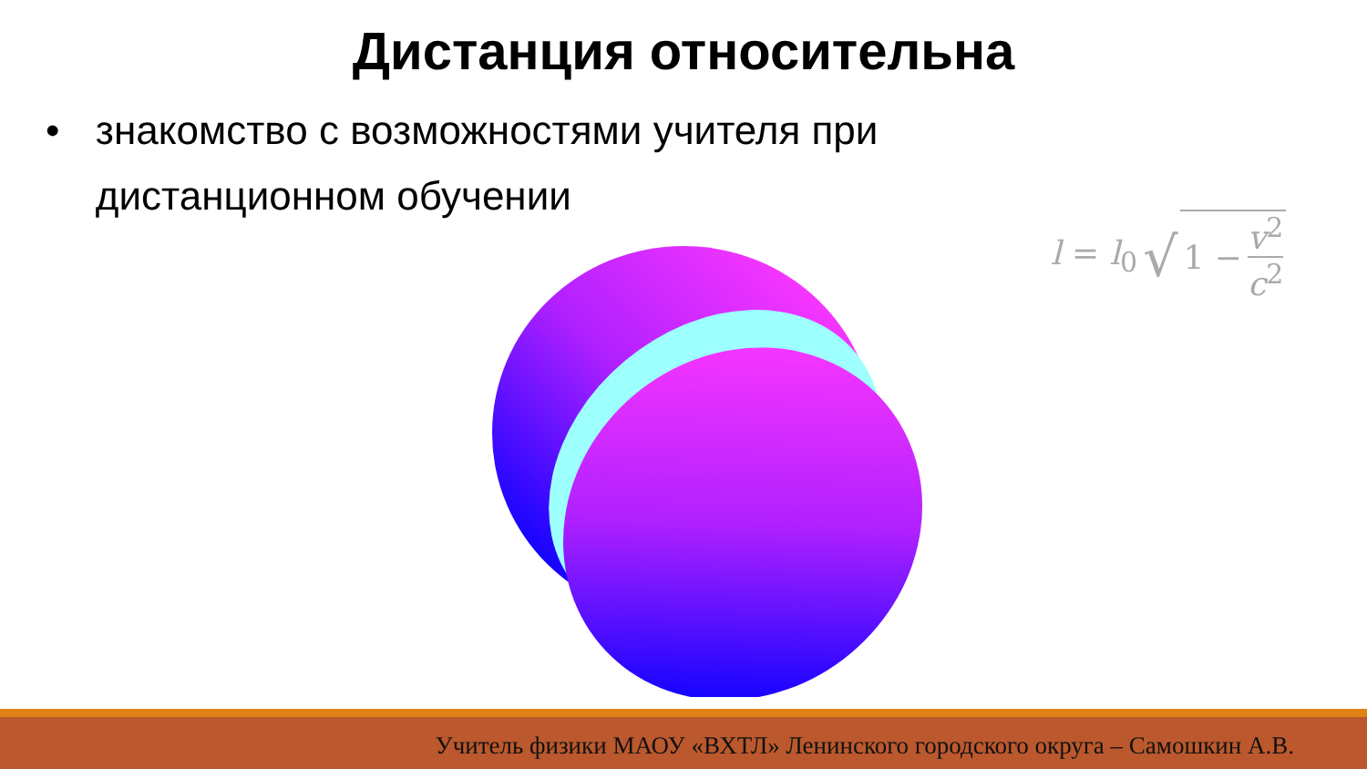Дистанция относительна
• знакомство с возможностями учителя при дистанционном обучении
| l = l<sub>0</sub> | √ | 1 − | v<sup>2</sup> c<sup>2</sup> |
Учитель физики МАОУ «ВХТЛ» Ленинского городского округа – Самошкин А.В.